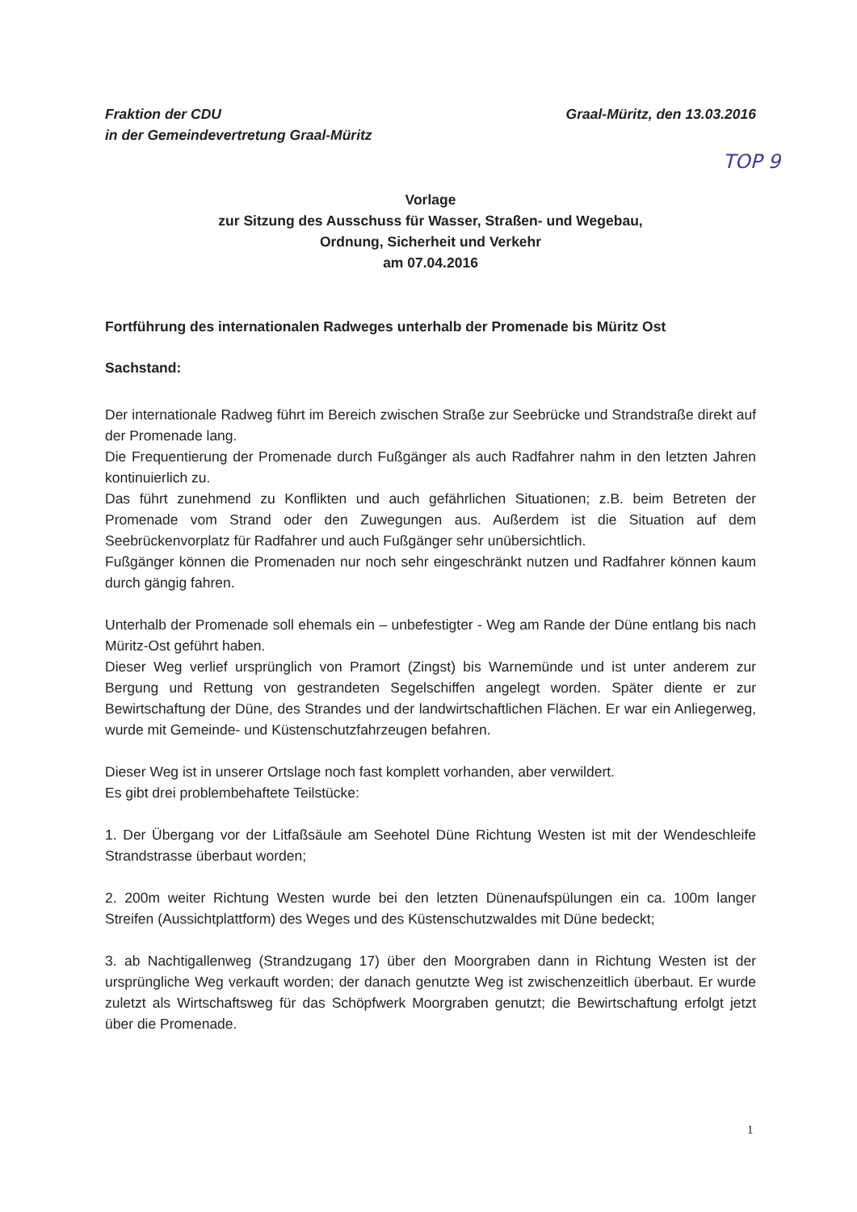Fraktion der CDU
in der Gemeindevertretung Graal-Müritz
Graal-Müritz, den 13.03.2016
TOP 9
Vorlage
zur Sitzung des Ausschuss für Wasser, Straßen- und Wegebau,
Ordnung, Sicherheit und Verkehr
am 07.04.2016
Fortführung des internationalen Radweges unterhalb der Promenade bis Müritz Ost
Sachstand:
Der internationale Radweg führt im Bereich zwischen Straße zur Seebrücke und Strandstraße direkt auf der Promenade lang.
Die Frequentierung der Promenade durch Fußgänger als auch Radfahrer nahm in den letzten Jahren kontinuierlich zu.
Das führt zunehmend zu Konflikten und auch gefährlichen Situationen; z.B. beim Betreten der Promenade vom Strand oder den Zuwegungen aus. Außerdem ist die Situation auf dem Seebrückenvorplatz für Radfahrer und auch Fußgänger sehr unübersichtlich.
Fußgänger können die Promenaden nur noch sehr eingeschränkt nutzen und Radfahrer können kaum durch gängig fahren.
Unterhalb der Promenade soll ehemals ein – unbefestigter - Weg am Rande der Düne entlang bis nach Müritz-Ost geführt haben.
Dieser Weg verlief ursprünglich von Pramort (Zingst) bis Warnemünde und ist unter anderem zur Bergung und Rettung von gestrandeten Segelschiffen angelegt worden. Später diente er zur Bewirtschaftung der Düne, des Strandes und der landwirtschaftlichen Flächen. Er war ein Anliegerweg, wurde mit Gemeinde- und Küstenschutzfahrzeugen befahren.
Dieser Weg ist in unserer Ortslage noch fast komplett vorhanden, aber verwildert.
Es gibt drei problembehaftete Teilstücke:
1. Der Übergang vor der Litfaßsäule am Seehotel Düne Richtung Westen ist mit der Wendeschleife Strandstrasse überbaut worden;
2. 200m weiter Richtung Westen wurde bei den letzten Dünenaufspülungen ein ca. 100m langer Streifen (Aussichtplattform) des Weges und des Küstenschutzwaldes mit Düne bedeckt;
3. ab Nachtigallenweg (Strandzugang 17) über den Moorgraben dann in Richtung Westen ist der ursprüngliche Weg verkauft worden; der danach genutzte Weg ist zwischenzeitlich überbaut. Er wurde zuletzt als Wirtschaftsweg für das Schöpfwerk Moorgraben genutzt; die Bewirtschaftung erfolgt jetzt über die Promenade.
1